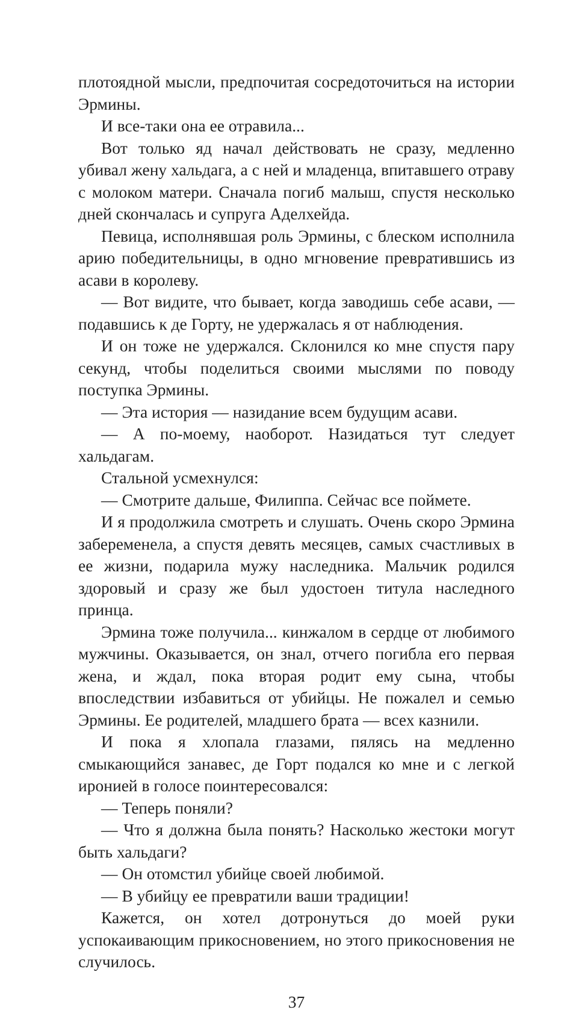плотоядной мысли, предпочитая сосредоточиться на истории Эрмины.
И все-таки она ее отравила...
Вот только яд начал действовать не сразу, медленно убивал жену хальдага, а с ней и младенца, впитавшего отраву с молоком матери. Сначала погиб малыш, спустя несколько дней скончалась и супруга Аделхейда.
Певица, исполнявшая роль Эрмины, с блеском исполнила арию победительницы, в одно мгновение превратившись из асави в королеву.
— Вот видите, что бывает, когда заводишь себе асави, — подавшись к де Горту, не удержалась я от наблюдения.
И он тоже не удержался. Склонился ко мне спустя пару секунд, чтобы поделиться своими мыслями по поводу поступка Эрмины.
— Эта история — назидание всем будущим асави.
— А по-моему, наоборот. Назидаться тут следует хальдагам.
Стальной усмехнулся:
— Смотрите дальше, Филиппа. Сейчас все поймете.
И я продолжила смотреть и слушать. Очень скоро Эрмина забеременела, а спустя девять месяцев, самых счастливых в ее жизни, подарила мужу наследника. Мальчик родился здоровый и сразу же был удостоен титула наследного принца.
Эрмина тоже получила... кинжалом в сердце от любимого мужчины. Оказывается, он знал, отчего погибла его первая жена, и ждал, пока вторая родит ему сына, чтобы впоследствии избавиться от убийцы. Не пожалел и семью Эрмины. Ее родителей, младшего брата — всех казнили.
И пока я хлопала глазами, пялясь на медленно смыкающийся занавес, де Горт подался ко мне и с легкой иронией в голосе поинтересовался:
— Теперь поняли?
— Что я должна была понять? Насколько жестоки могут быть хальдаги?
— Он отомстил убийце своей любимой.
— В убийцу ее превратили ваши традиции!
Кажется, он хотел дотронуться до моей руки успокаивающим прикосновением, но этого прикосновения не случилось.
37